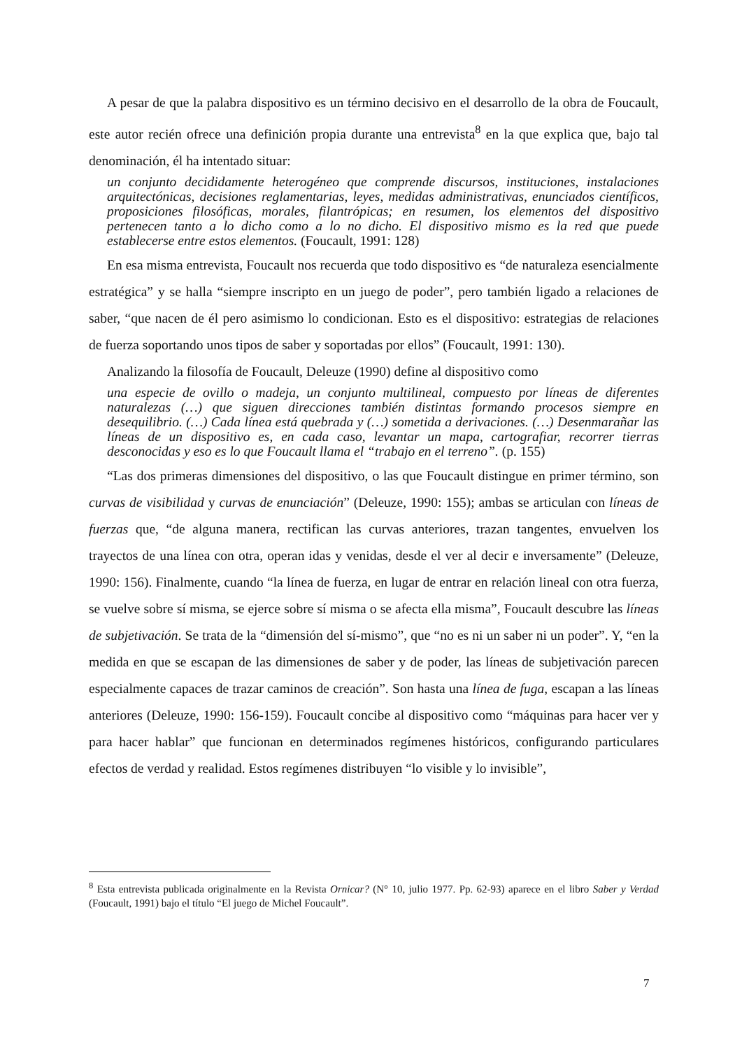A pesar de que la palabra dispositivo es un término decisivo en el desarrollo de la obra de Foucault, este autor recién ofrece una definición propia durante una entrevista<sup>8</sup> en la que explica que, bajo tal denominación, él ha intentado situar:
un conjunto decididamente heterogéneo que comprende discursos, instituciones, instalaciones arquitectónicas, decisiones reglamentarias, leyes, medidas administrativas, enunciados científicos, proposiciones filosóficas, morales, filantrópicas; en resumen, los elementos del dispositivo pertenecen tanto a lo dicho como a lo no dicho. El dispositivo mismo es la red que puede establecerse entre estos elementos. (Foucault, 1991: 128)
En esa misma entrevista, Foucault nos recuerda que todo dispositivo es “de naturaleza esencialmente estratégica” y se halla “siempre inscripto en un juego de poder”, pero también ligado a relaciones de saber, “que nacen de él pero asimismo lo condicionan. Esto es el dispositivo: estrategias de relaciones de fuerza soportando unos tipos de saber y soportadas por ellos” (Foucault, 1991: 130).
Analizando la filosofía de Foucault, Deleuze (1990) define al dispositivo como
una especie de ovillo o madeja, un conjunto multilineal, compuesto por líneas de diferentes naturalezas (…) que siguen direcciones también distintas formando procesos siempre en desequilibrio. (…) Cada línea está quebrada y (…) sometida a derivaciones. (…) Desenmarañar las líneas de un dispositivo es, en cada caso, levantar un mapa, cartografiar, recorrer tierras desconocidas y eso es lo que Foucault llama el “trabajo en el terreno”. (p. 155)
“Las dos primeras dimensiones del dispositivo, o las que Foucault distingue en primer término, son curvas de visibilidad y curvas de enunciación” (Deleuze, 1990: 155); ambas se articulan con líneas de fuerzas que, “de alguna manera, rectifican las curvas anteriores, trazan tangentes, envuelven los trayectos de una línea con otra, operan idas y venidas, desde el ver al decir e inversamente” (Deleuze, 1990: 156). Finalmente, cuando “la línea de fuerza, en lugar de entrar en relación lineal con otra fuerza, se vuelve sobre sí misma, se ejerce sobre sí misma o se afecta ella misma”, Foucault descubre las líneas de subjetivación. Se trata de la “dimensión del sí-mismo”, que “no es ni un saber ni un poder”. Y, “en la medida en que se escapan de las dimensiones de saber y de poder, las líneas de subjetivación parecen especialmente capaces de trazar caminos de creación”. Son hasta una línea de fuga, escapan a las líneas anteriores (Deleuze, 1990: 156-159). Foucault concibe al dispositivo como “máquinas para hacer ver y para hacer hablar” que funcionan en determinados regímenes históricos, configurando particulares efectos de verdad y realidad. Estos regímenes distribuyen “lo visible y lo invisible”,
<sup>8</sup> Esta entrevista publicada originalmente en la Revista Ornicar? (N° 10, julio 1977. Pp. 62-93) aparece en el libro Saber y Verdad (Foucault, 1991) bajo el título “El juego de Michel Foucault”.
7